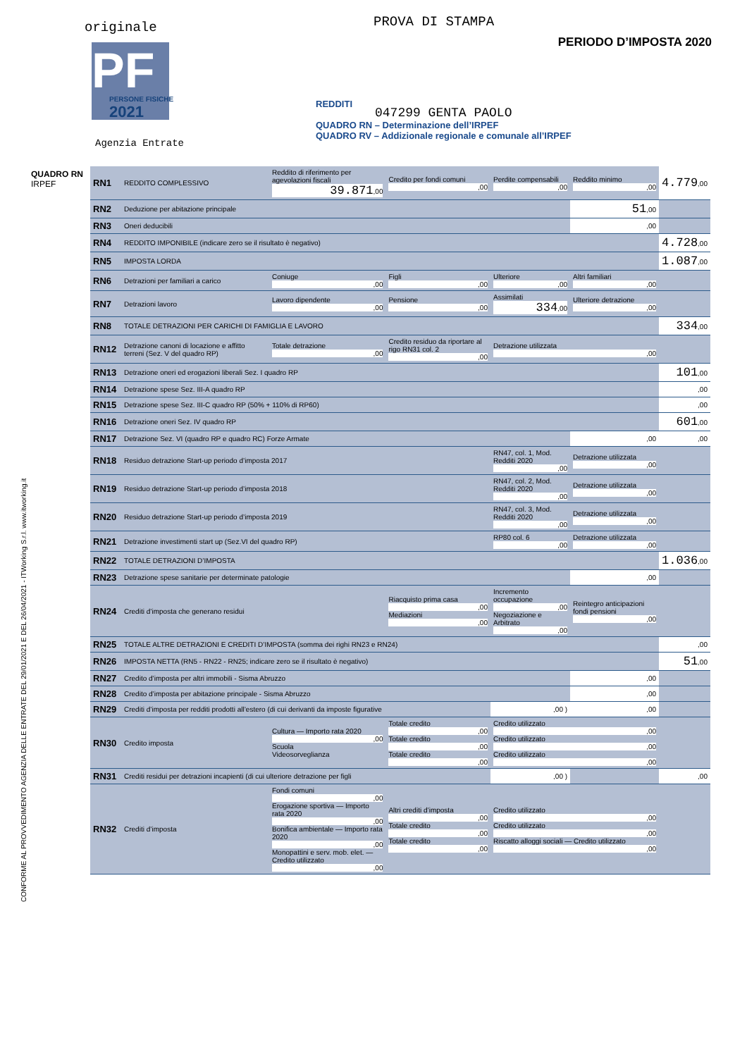originale PROVA DI STAMPA
PERIODO D’IMPOSTA 2020 PF
PERSONE FISICHE
2021
Agenzia Entrate
REDDITI
QUADRO RN – Determinazione dell’IRPEF
QUADRO RV – Addizionale regionale e comunale all’IRPEF
047299 GENTA PAOLO
QUADRO RN
IRPEF
CONFORME AL PROVVEDIMENTO AGENZIA DELLE ENTRATE DEL 29/01/2021 E DEL 26/04/2021 - ITWorking S.r.l. www.itworking.it
| RN1 | REDDITO COMPLESSIVO | Reddito di riferimento per agevolazioni fiscali 39.871 ,00 | Credito per fondi comuni ,00 | Perdite compensabili ,00 | Reddito minimo ,00 | 4.779 ,00 |
| RN2 | Deduzione per abitazione principale | | | | 51 ,00 | |
| RN3 | Oneri deducibili | | | | ,00 | |
| RN4 | REDDITO IMPONIBILE (indicare zero se il risultato è negativo) | | | | | 4.728 ,00 |
| RN5 | IMPOSTA LORDA | | | | | 1.087 ,00 |
| RN6 | Detrazioni per familiari a carico | Coniuge ,00 | Figli ,00 | Ulteriore ,00 | Altri familiari ,00 | |
| RN7 | Detrazioni lavoro | Lavoro dipendente ,00 | Pensione ,00 | Assimilati 334 ,00 | Ulteriore detrazione ,00 | |
| RN8 | TOTALE DETRAZIONI PER CARICHI DI FAMIGLIA E LAVORO | | | | | 334 ,00 |
| RN12 | Detrazione canoni di locazione e affitto terreni (Sez. V del quadro RP) | Totale detrazione ,00 | Credito residuo da riportare al rigo RN31 col. 2 ,00 | Detrazione utilizzata ,00 | | |
| RN13 | Detrazione oneri ed erogazioni liberali Sez. I quadro RP | | | | | 101 ,00 |
| RN14 | Detrazione spese Sez. III-A quadro RP | | | | | ,00 |
| RN15 | Detrazione spese Sez. III-C quadro RP (50% + 110% di RP60) | | | | | ,00 |
| RN16 | Detrazione oneri Sez. IV quadro RP | | | | | 601 ,00 |
| RN17 | Detrazione Sez. VI (quadro RP e quadro RC) Forze Armate | | | | ,00 | ,00 |
| RN18 | Residuo detrazione Start-up periodo d’imposta 2017 | | | RN47, col. 1, Mod. Redditi 2020 ,00 | Detrazione utilizzata ,00 | |
| RN19 | Residuo detrazione Start-up periodo d’imposta 2018 | | | RN47, col. 2, Mod. Redditi 2020 ,00 | Detrazione utilizzata ,00 | |
| RN20 | Residuo detrazione Start-up periodo d’imposta 2019 | | | RN47, col. 3, Mod. Redditi 2020 ,00 | Detrazione utilizzata ,00 | |
| RN21 | Detrazione investimenti start up (Sez.VI del quadro RP) | | | RP80 col. 6 ,00 | Detrazione utilizzata ,00 | |
| RN22 | TOTALE DETRAZIONI D’IMPOSTA | | | | | 1.036 ,00 |
| RN23 | Detrazione spese sanitarie per determinate patologie | | | | ,00 | |
| RN24 | Crediti d’imposta che generano residui | | Riacquisto prima casa ,00 Mediazioni ,00 | Incremento occupazione ,00 Negoziazione e Arbitrato ,00 | Reintegro anticipazioni fondi pensioni ,00 | |
| RN25 | TOTALE ALTRE DETRAZIONI E CREDITI D’IMPOSTA (somma dei righi RN23 e RN24) | | | | | ,00 |
| RN26 | IMPOSTA NETTA (RN5 - RN22 - RN25; indicare zero se il risultato è negativo) | | | | | 51 ,00 |
| RN27 | Credito d’imposta per altri immobili - Sisma Abruzzo | | | | ,00 | |
| RN28 | Credito d’imposta per abitazione principale - Sisma Abruzzo | | | | ,00 | |
| RN29 | Crediti d’imposta per redditi prodotti all’estero (di cui derivanti da imposte figurative | | | ,00 ) | ,00 | |
| RN30 | Credito imposta | Cultura — Importo rata 2020 ,00 Scuola Videosorveglianza | Totale credito ,00 Totale credito ,00 Totale credito ,00 | Credito utilizzato ,00 Credito utilizzato ,00 Credito utilizzato ,00 | | |
| RN31 | Crediti residui per detrazioni incapienti (di cui ulteriore detrazione per figli | | | ,00 ) | | ,00 |
| RN32 | Crediti d’imposta | Fondi comuni ,00 Erogazione sportiva — Importo rata 2020 ,00 Bonifica ambientale — Importo rata 2020 ,00 Monopattini e serv. mob. elet. — Credito utilizzato ,00 | Altri crediti d’imposta ,00 Totale credito ,00 Totale credito ,00 | Credito utilizzato ,00 Credito utilizzato ,00 Riscatto alloggi sociali — Credito utilizzato ,00 | | |